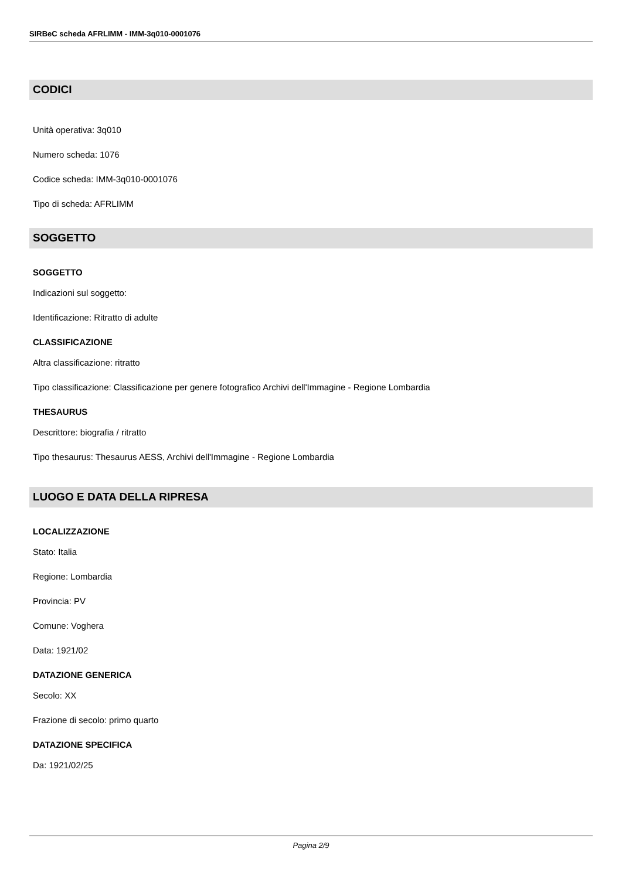SIRBeC scheda AFRLIMM - IMM-3q010-0001076
CODICI
Unità operativa: 3q010
Numero scheda: 1076
Codice scheda: IMM-3q010-0001076
Tipo di scheda: AFRLIMM
SOGGETTO
SOGGETTO
Indicazioni sul soggetto:
Identificazione: Ritratto di adulte
CLASSIFICAZIONE
Altra classificazione: ritratto
Tipo classificazione: Classificazione per genere fotografico Archivi dell'Immagine - Regione Lombardia
THESAURUS
Descrittore: biografia / ritratto
Tipo thesaurus: Thesaurus AESS, Archivi dell'Immagine - Regione Lombardia
LUOGO E DATA DELLA RIPRESA
LOCALIZZAZIONE
Stato: Italia
Regione: Lombardia
Provincia: PV
Comune: Voghera
Data: 1921/02
DATAZIONE GENERICA
Secolo: XX
Frazione di secolo: primo quarto
DATAZIONE SPECIFICA
Da: 1921/02/25
Pagina 2/9